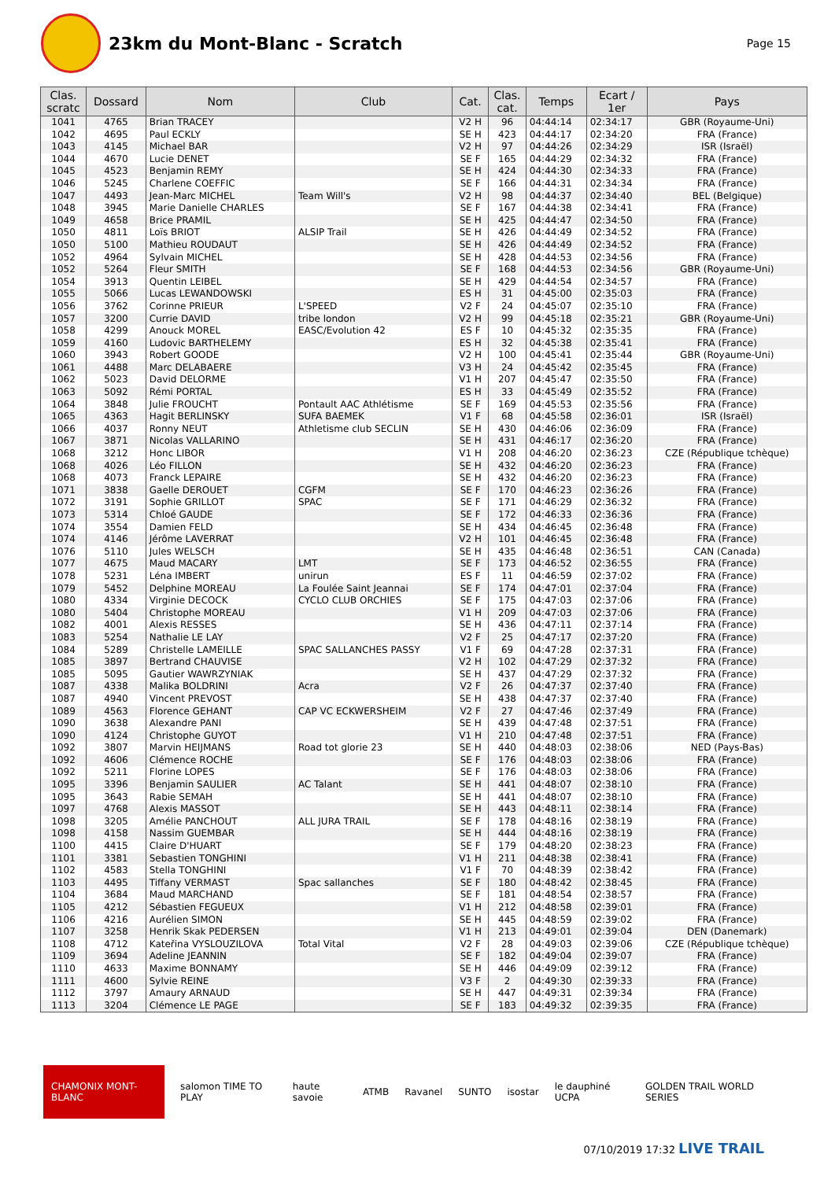23km du Mont-Blanc - Scratch
Page 15
| Clas. scratc | Dossard | Nom | Club | Cat. | Clas. cat. | Temps | Ecart / 1er | Pays |
| --- | --- | --- | --- | --- | --- | --- | --- | --- |
| 1041 | 4765 | Brian TRACEY | | V2 H | 96 | 04:44:14 | 02:34:17 | GBR (Royaume-Uni) |
| 1042 | 4695 | Paul ECKLY | | SE H | 423 | 04:44:17 | 02:34:20 | FRA (France) |
| 1043 | 4145 | Michael BAR | | V2 H | 97 | 04:44:26 | 02:34:29 | ISR (Israël) |
| 1044 | 4670 | Lucie DENET | | SE F | 165 | 04:44:29 | 02:34:32 | FRA (France) |
| 1045 | 4523 | Benjamin REMY | | SE H | 424 | 04:44:30 | 02:34:33 | FRA (France) |
| 1046 | 5245 | Charlene COEFFIC | | SE F | 166 | 04:44:31 | 02:34:34 | FRA (France) |
| 1047 | 4493 | Jean-Marc MICHEL | Team Will's | V2 H | 98 | 04:44:37 | 02:34:40 | BEL (Belgique) |
| 1048 | 3945 | Marie Danielle CHARLES | | SE F | 167 | 04:44:38 | 02:34:41 | FRA (France) |
| 1049 | 4658 | Brice PRAMIL | | SE H | 425 | 04:44:47 | 02:34:50 | FRA (France) |
| 1050 | 4811 | Loïs BRIOT | ALSIP Trail | SE H | 426 | 04:44:49 | 02:34:52 | FRA (France) |
| 1050 | 5100 | Mathieu ROUDAUT | | SE H | 426 | 04:44:49 | 02:34:52 | FRA (France) |
| 1052 | 4964 | Sylvain MICHEL | | SE H | 428 | 04:44:53 | 02:34:56 | FRA (France) |
| 1052 | 5264 | Fleur SMITH | | SE F | 168 | 04:44:53 | 02:34:56 | GBR (Royaume-Uni) |
| 1054 | 3913 | Quentin LEIBEL | | SE H | 429 | 04:44:54 | 02:34:57 | FRA (France) |
| 1055 | 5066 | Lucas LEWANDOWSKI | | ES H | 31 | 04:45:00 | 02:35:03 | FRA (France) |
| 1056 | 3762 | Corinne PRIEUR | L'SPEED | V2 F | 24 | 04:45:07 | 02:35:10 | FRA (France) |
| 1057 | 3200 | Currie DAVID | tribe london | V2 H | 99 | 04:45:18 | 02:35:21 | GBR (Royaume-Uni) |
| 1058 | 4299 | Anouck MOREL | EASC/Evolution 42 | ES F | 10 | 04:45:32 | 02:35:35 | FRA (France) |
| 1059 | 4160 | Ludovic BARTHELEMY | | ES H | 32 | 04:45:38 | 02:35:41 | FRA (France) |
| 1060 | 3943 | Robert GOODE | | V2 H | 100 | 04:45:41 | 02:35:44 | GBR (Royaume-Uni) |
| 1061 | 4488 | Marc DELABAERE | | V3 H | 24 | 04:45:42 | 02:35:45 | FRA (France) |
| 1062 | 5023 | David DELORME | | V1 H | 207 | 04:45:47 | 02:35:50 | FRA (France) |
| 1063 | 5092 | Rémi PORTAL | | ES H | 33 | 04:45:49 | 02:35:52 | FRA (France) |
| 1064 | 3848 | Julie FROUCHT | Pontault AAC Athlétisme | SE F | 169 | 04:45:53 | 02:35:56 | FRA (France) |
| 1065 | 4363 | Hagit BERLINSKY | SUFA BAEMEK | V1 F | 68 | 04:45:58 | 02:36:01 | ISR (Israël) |
| 1066 | 4037 | Ronny NEUT | Athletisme club SECLIN | SE H | 430 | 04:46:06 | 02:36:09 | FRA (France) |
| 1067 | 3871 | Nicolas VALLARINO | | SE H | 431 | 04:46:17 | 02:36:20 | FRA (France) |
| 1068 | 3212 | Honc LIBOR | | V1 H | 208 | 04:46:20 | 02:36:23 | CZE (République tchèque) |
| 1068 | 4026 | Léo FILLON | | SE H | 432 | 04:46:20 | 02:36:23 | FRA (France) |
| 1068 | 4073 | Franck LEPAIRE | | SE H | 432 | 04:46:20 | 02:36:23 | FRA (France) |
| 1071 | 3838 | Gaelle DEROUET | CGFM | SE F | 170 | 04:46:23 | 02:36:26 | FRA (France) |
| 1072 | 3191 | Sophie GRILLOT | SPAC | SE F | 171 | 04:46:29 | 02:36:32 | FRA (France) |
| 1073 | 5314 | Chloé GAUDE | | SE F | 172 | 04:46:33 | 02:36:36 | FRA (France) |
| 1074 | 3554 | Damien FELD | | SE H | 434 | 04:46:45 | 02:36:48 | FRA (France) |
| 1074 | 4146 | Jérôme LAVERRAT | | V2 H | 101 | 04:46:45 | 02:36:48 | FRA (France) |
| 1076 | 5110 | Jules WELSCH | | SE H | 435 | 04:46:48 | 02:36:51 | CAN (Canada) |
| 1077 | 4675 | Maud MACARY | LMT | SE F | 173 | 04:46:52 | 02:36:55 | FRA (France) |
| 1078 | 5231 | Léna IMBERT | unirun | ES F | 11 | 04:46:59 | 02:37:02 | FRA (France) |
| 1079 | 5452 | Delphine MOREAU | La Foulée Saint Jeannai | SE F | 174 | 04:47:01 | 02:37:04 | FRA (France) |
| 1080 | 4334 | Virginie DECOCK | CYCLO CLUB ORCHIES | SE F | 175 | 04:47:03 | 02:37:06 | FRA (France) |
| 1080 | 5404 | Christophe MOREAU | | V1 H | 209 | 04:47:03 | 02:37:06 | FRA (France) |
| 1082 | 4001 | Alexis RESSES | | SE H | 436 | 04:47:11 | 02:37:14 | FRA (France) |
| 1083 | 5254 | Nathalie LE LAY | | V2 F | 25 | 04:47:17 | 02:37:20 | FRA (France) |
| 1084 | 5289 | Christelle LAMEILLE | SPAC SALLANCHES PASSY | V1 F | 69 | 04:47:28 | 02:37:31 | FRA (France) |
| 1085 | 3897 | Bertrand CHAUVISE | | V2 H | 102 | 04:47:29 | 02:37:32 | FRA (France) |
| 1085 | 5095 | Gautier WAWRZYNIAK | | SE H | 437 | 04:47:29 | 02:37:32 | FRA (France) |
| 1087 | 4338 | Malika BOLDRINI | Acra | V2 F | 26 | 04:47:37 | 02:37:40 | FRA (France) |
| 1087 | 4940 | Vincent PREVOST | | SE H | 438 | 04:47:37 | 02:37:40 | FRA (France) |
| 1089 | 4563 | Florence GEHANT | CAP VC ECKWERSHEIM | V2 F | 27 | 04:47:46 | 02:37:49 | FRA (France) |
| 1090 | 3638 | Alexandre PANI | | SE H | 439 | 04:47:48 | 02:37:51 | FRA (France) |
| 1090 | 4124 | Christophe GUYOT | | V1 H | 210 | 04:47:48 | 02:37:51 | FRA (France) |
| 1092 | 3807 | Marvin HEIJMANS | Road tot glorie 23 | SE H | 440 | 04:48:03 | 02:38:06 | NED (Pays-Bas) |
| 1092 | 4606 | Clémence ROCHE | | SE F | 176 | 04:48:03 | 02:38:06 | FRA (France) |
| 1092 | 5211 | Florine LOPES | | SE F | 176 | 04:48:03 | 02:38:06 | FRA (France) |
| 1095 | 3396 | Benjamin SAULIER | AC Talant | SE H | 441 | 04:48:07 | 02:38:10 | FRA (France) |
| 1095 | 3643 | Rabie SEMAH | | SE H | 441 | 04:48:07 | 02:38:10 | FRA (France) |
| 1097 | 4768 | Alexis MASSOT | | SE H | 443 | 04:48:11 | 02:38:14 | FRA (France) |
| 1098 | 3205 | Amélie PANCHOUT | ALL JURA TRAIL | SE F | 178 | 04:48:16 | 02:38:19 | FRA (France) |
| 1098 | 4158 | Nassim GUEMBAR | | SE H | 444 | 04:48:16 | 02:38:19 | FRA (France) |
| 1100 | 4415 | Claire D'HUART | | SE F | 179 | 04:48:20 | 02:38:23 | FRA (France) |
| 1101 | 3381 | Sebastien TONGHINI | | V1 H | 211 | 04:48:38 | 02:38:41 | FRA (France) |
| 1102 | 4583 | Stella TONGHINI | | V1 F | 70 | 04:48:39 | 02:38:42 | FRA (France) |
| 1103 | 4495 | Tiffany VERMAST | Spac sallanches | SE F | 180 | 04:48:42 | 02:38:45 | FRA (France) |
| 1104 | 3684 | Maud MARCHAND | | SE F | 181 | 04:48:54 | 02:38:57 | FRA (France) |
| 1105 | 4212 | Sébastien FEGUEUX | | V1 H | 212 | 04:48:58 | 02:39:01 | FRA (France) |
| 1106 | 4216 | Aurélien SIMON | | SE H | 445 | 04:48:59 | 02:39:02 | FRA (France) |
| 1107 | 3258 | Henrik Skak PEDERSEN | | V1 H | 213 | 04:49:01 | 02:39:04 | DEN (Danemark) |
| 1108 | 4712 | Kateřina VYSLOUZILOVA | Total Vital | V2 F | 28 | 04:49:03 | 02:39:06 | CZE (République tchèque) |
| 1109 | 3694 | Adeline JEANNIN | | SE F | 182 | 04:49:04 | 02:39:07 | FRA (France) |
| 1110 | 4633 | Maxime BONNAMY | | SE H | 446 | 04:49:09 | 02:39:12 | FRA (France) |
| 1111 | 4600 | Sylvie REINE | | V3 F | 2 | 04:49:30 | 02:39:33 | FRA (France) |
| 1112 | 3797 | Amaury ARNAUD | | SE H | 447 | 04:49:31 | 02:39:34 | FRA (France) |
| 1113 | 3204 | Clémence LE PAGE | | SE F | 183 | 04:49:32 | 02:39:35 | FRA (France) |
CHAMONIX MONT-BLANC salomon TIME TO PLAY haute savoie ATMB Ravanel SUNTO isostar le dauphiné UCPA GOLDEN TRAIL WORLD SERIES
07/10/2019 17:32 LIVE TRAIL